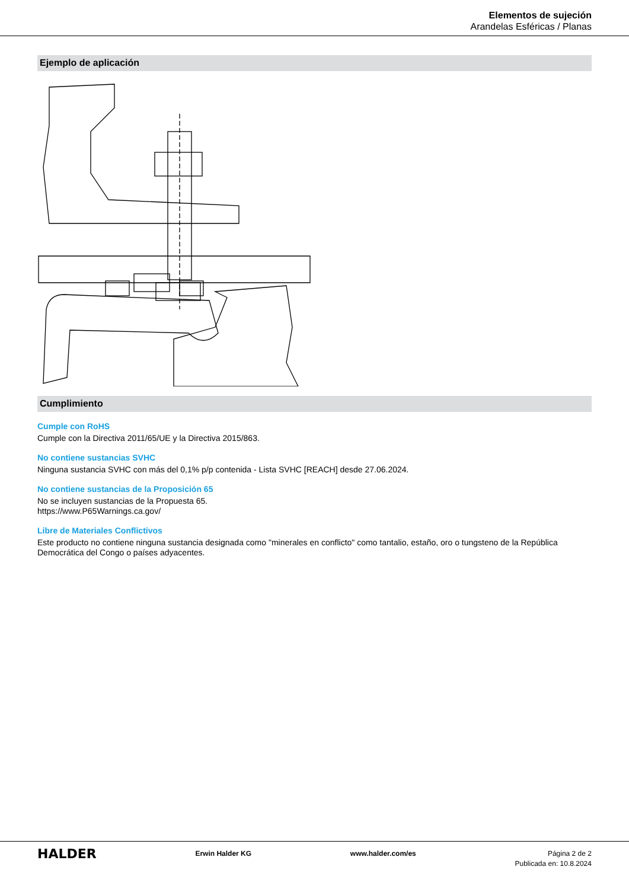Elementos de sujeción
Arandelas Esféricas / Planas
Ejemplo de aplicación
Cumplimiento
Cumple con RoHS
Cumple con la Directiva 2011/65/UE y la Directiva 2015/863.
No contiene sustancias SVHC
Ninguna sustancia SVHC con más del 0,1% p/p contenida - Lista SVHC [REACH] desde 27.06.2024.
No contiene sustancias de la Proposición 65
No se incluyen sustancias de la Propuesta 65.
https://www.P65Warnings.ca.gov/
Libre de Materiales Conflictivos
Este producto no contiene ninguna sustancia designada como "minerales en conflicto" como tantalio, estaño, oro o tungsteno de la República Democrática del Congo o países adyacentes.
HALDER
Erwin Halder KG www.halder.com/es Página 2 de 2
Publicada en: 10.8.2024